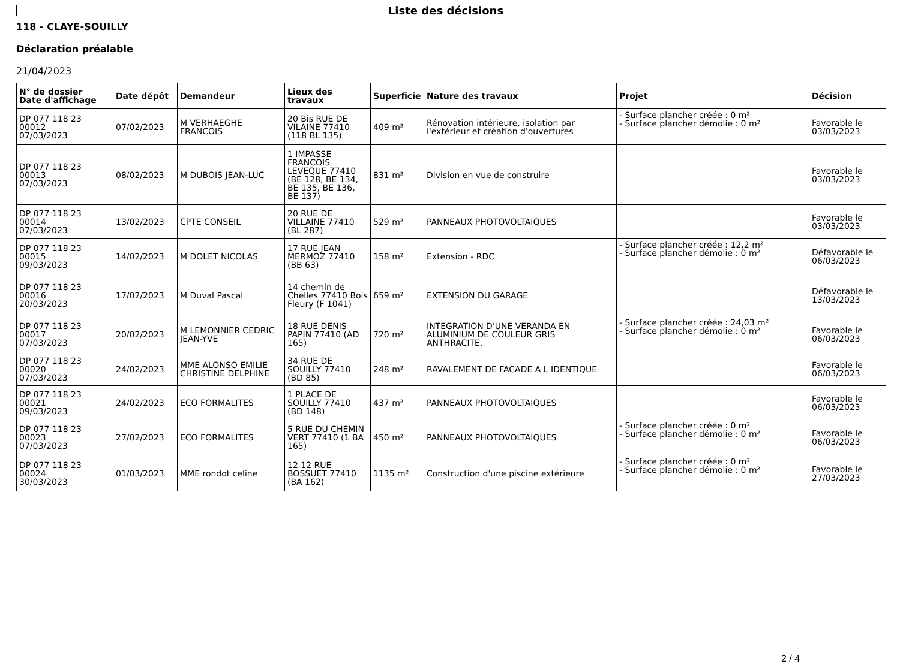Liste des décisions
118 - CLAYE-SOUILLY
Déclaration préalable
21/04/2023
| N° de dossier Date d'affichage | Date dépôt | Demandeur | Lieux des travaux | Superficie | Nature des travaux | Projet | Décision |
| --- | --- | --- | --- | --- | --- | --- | --- |
| DP 077 118 23 00012 07/03/2023 | 07/02/2023 | M VERHAEGHE FRANCOIS | 20 Bis RUE DE VILAINE 77410 (118 BL 135) | 409 m² | Rénovation intérieure, isolation par l'extérieur et création d'ouvertures | - Surface plancher créée : 0 m² - Surface plancher démolie : 0 m² | Favorable le 03/03/2023 |
| DP 077 118 23 00013 07/03/2023 | 08/02/2023 | M DUBOIS JEAN-LUC | 1 IMPASSE FRANCOIS LEVEQUE 77410 (BE 128, BE 134, BE 135, BE 136, BE 137) | 831 m² | Division en vue de construire | | Favorable le 03/03/2023 |
| DP 077 118 23 00014 07/03/2023 | 13/02/2023 | CPTE CONSEIL | 20 RUE DE VILLAINE 77410 (BL 287) | 529 m² | PANNEAUX PHOTOVOLTAIQUES | | Favorable le 03/03/2023 |
| DP 077 118 23 00015 09/03/2023 | 14/02/2023 | M DOLET NICOLAS | 17 RUE JEAN MERMOZ 77410 (BB 63) | 158 m² | Extension - RDC | - Surface plancher créée : 12,2 m² - Surface plancher démolie : 0 m² | Défavorable le 06/03/2023 |
| DP 077 118 23 00016 20/03/2023 | 17/02/2023 | M Duval Pascal | 14 chemin de Chelles 77410 Bois Fleury (F 1041) | 659 m² | EXTENSION DU GARAGE | | Défavorable le 13/03/2023 |
| DP 077 118 23 00017 07/03/2023 | 20/02/2023 | M LEMONNIER CEDRIC JEAN-YVE | 18 RUE DENIS PAPIN 77410 (AD 165) | 720 m² | INTEGRATION D'UNE VERANDA EN ALUMINIUM DE COULEUR GRIS ANTHRACITE. | - Surface plancher créée : 24,03 m² - Surface plancher démolie : 0 m² | Favorable le 06/03/2023 |
| DP 077 118 23 00020 07/03/2023 | 24/02/2023 | MME ALONSO EMILIE CHRISTINE DELPHINE | 34 RUE DE SOUILLY 77410 (BD 85) | 248 m² | RAVALEMENT DE FACADE A L IDENTIQUE | | Favorable le 06/03/2023 |
| DP 077 118 23 00021 09/03/2023 | 24/02/2023 | ECO FORMALITES | 1 PLACE DE SOUILLY 77410 (BD 148) | 437 m² | PANNEAUX PHOTOVOLTAIQUES | | Favorable le 06/03/2023 |
| DP 077 118 23 00023 07/03/2023 | 27/02/2023 | ECO FORMALITES | 5 RUE DU CHEMIN VERT 77410 (1 BA 165) | 450 m² | PANNEAUX PHOTOVOLTAIQUES | - Surface plancher créée : 0 m² - Surface plancher démolie : 0 m² | Favorable le 06/03/2023 |
| DP 077 118 23 00024 30/03/2023 | 01/03/2023 | MME rondot celine | 12 12 RUE BOSSUET 77410 (BA 162) | 1135 m² | Construction d'une piscine extérieure | - Surface plancher créée : 0 m² - Surface plancher démolie : 0 m² | Favorable le 27/03/2023 |
2 / 4